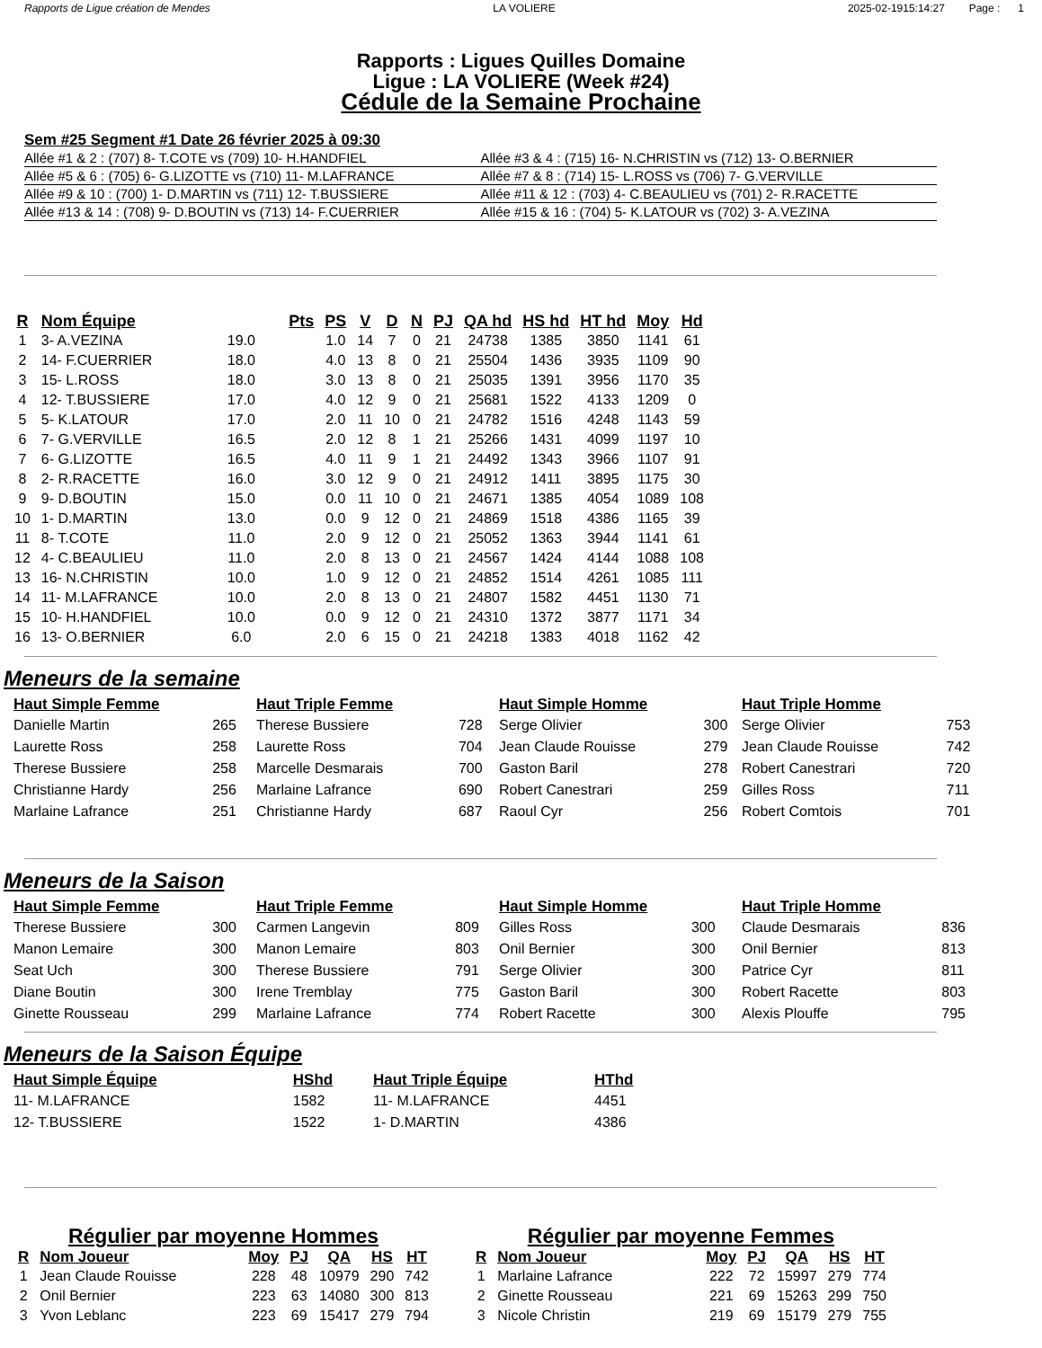Rapports de Ligue création de Mendes
LA VOLIERE 2025-02-1915:14:27 Page : 1
Rapports : Ligues Quilles Domaine
Ligue : LA VOLIERE (Week #24)
Cédule de la Semaine Prochaine
Sem #25 Segment #1 Date 26 février 2025 à 09:30
| Allée #1 & 2 : (707) 8- T.COTE vs (709) 10- H.HANDFIEL | Allée #3 & 4 : (715) 16- N.CHRISTIN vs (712) 13- O.BERNIER |
| Allée #5 & 6 : (705) 6- G.LIZOTTE vs (710) 11- M.LAFRANCE | Allée #7 & 8 : (714) 15- L.ROSS vs (706) 7- G.VERVILLE |
| Allée #9 & 10 : (700) 1- D.MARTIN vs (711) 12- T.BUSSIERE | Allée #11 & 12 : (703) 4- C.BEAULIEU vs (701) 2- R.RACETTE |
| Allée #13 & 14 : (708) 9- D.BOUTIN vs (713) 14- F.CUERRIER | Allée #15 & 16 : (704) 5- K.LATOUR vs (702) 3- A.VEZINA |
| R | Nom Équipe | Pts | PS | V | D | N | PJ | QA hd | HS hd | HT hd | Moy | Hd |
| --- | --- | --- | --- | --- | --- | --- | --- | --- | --- | --- | --- | --- |
| 1 | 3- A.VEZINA | 19.0 | 1.0 | 14 | 7 | 0 | 21 | 24738 | 1385 | 3850 | 1141 | 61 |
| 2 | 14- F.CUERRIER | 18.0 | 4.0 | 13 | 8 | 0 | 21 | 25504 | 1436 | 3935 | 1109 | 90 |
| 3 | 15- L.ROSS | 18.0 | 3.0 | 13 | 8 | 0 | 21 | 25035 | 1391 | 3956 | 1170 | 35 |
| 4 | 12- T.BUSSIERE | 17.0 | 4.0 | 12 | 9 | 0 | 21 | 25681 | 1522 | 4133 | 1209 | 0 |
| 5 | 5- K.LATOUR | 17.0 | 2.0 | 11 | 10 | 0 | 21 | 24782 | 1516 | 4248 | 1143 | 59 |
| 6 | 7- G.VERVILLE | 16.5 | 2.0 | 12 | 8 | 1 | 21 | 25266 | 1431 | 4099 | 1197 | 10 |
| 7 | 6- G.LIZOTTE | 16.5 | 4.0 | 11 | 9 | 1 | 21 | 24492 | 1343 | 3966 | 1107 | 91 |
| 8 | 2- R.RACETTE | 16.0 | 3.0 | 12 | 9 | 0 | 21 | 24912 | 1411 | 3895 | 1175 | 30 |
| 9 | 9- D.BOUTIN | 15.0 | 0.0 | 11 | 10 | 0 | 21 | 24671 | 1385 | 4054 | 1089 | 108 |
| 10 | 1- D.MARTIN | 13.0 | 0.0 | 9 | 12 | 0 | 21 | 24869 | 1518 | 4386 | 1165 | 39 |
| 11 | 8- T.COTE | 11.0 | 2.0 | 9 | 12 | 0 | 21 | 25052 | 1363 | 3944 | 1141 | 61 |
| 12 | 4- C.BEAULIEU | 11.0 | 2.0 | 8 | 13 | 0 | 21 | 24567 | 1424 | 4144 | 1088 | 108 |
| 13 | 16- N.CHRISTIN | 10.0 | 1.0 | 9 | 12 | 0 | 21 | 24852 | 1514 | 4261 | 1085 | 111 |
| 14 | 11- M.LAFRANCE | 10.0 | 2.0 | 8 | 13 | 0 | 21 | 24807 | 1582 | 4451 | 1130 | 71 |
| 15 | 10- H.HANDFIEL | 10.0 | 0.0 | 9 | 12 | 0 | 21 | 24310 | 1372 | 3877 | 1171 | 34 |
| 16 | 13- O.BERNIER | 6.0 | 2.0 | 6 | 15 | 0 | 21 | 24218 | 1383 | 4018 | 1162 | 42 |
Meneurs de la semaine
| Haut Simple Femme | |
| --- | --- |
| Danielle Martin | 265 |
| Laurette Ross | 258 |
| Therese Bussiere | 258 |
| Christianne Hardy | 256 |
| Marlaine Lafrance | 251 |
| Haut Triple Femme | |
| --- | --- |
| Therese Bussiere | 728 |
| Laurette Ross | 704 |
| Marcelle Desmarais | 700 |
| Marlaine Lafrance | 690 |
| Christianne Hardy | 687 |
| Haut Simple Homme | |
| --- | --- |
| Serge Olivier | 300 |
| Jean Claude Rouisse | 279 |
| Gaston Baril | 278 |
| Robert Canestrari | 259 |
| Raoul Cyr | 256 |
| Haut Triple Homme | |
| --- | --- |
| Serge Olivier | 753 |
| Jean Claude Rouisse | 742 |
| Robert Canestrari | 720 |
| Gilles Ross | 711 |
| Robert Comtois | 701 |
Meneurs de la Saison
| Haut Simple Femme | |
| --- | --- |
| Therese Bussiere | 300 |
| Manon Lemaire | 300 |
| Seat Uch | 300 |
| Diane Boutin | 300 |
| Ginette Rousseau | 299 |
| Haut Triple Femme | |
| --- | --- |
| Carmen Langevin | 809 |
| Manon Lemaire | 803 |
| Therese Bussiere | 791 |
| Irene Tremblay | 775 |
| Marlaine Lafrance | 774 |
| Haut Simple Homme | |
| --- | --- |
| Gilles Ross | 300 |
| Onil Bernier | 300 |
| Serge Olivier | 300 |
| Gaston Baril | 300 |
| Robert Racette | 300 |
| Haut Triple Homme | |
| --- | --- |
| Claude Desmarais | 836 |
| Onil Bernier | 813 |
| Patrice Cyr | 811 |
| Robert Racette | 803 |
| Alexis Plouffe | 795 |
Meneurs de la Saison Équipe
| Haut Simple Équipe | HShd |
| --- | --- |
| 11- M.LAFRANCE | 1582 |
| 12- T.BUSSIERE | 1522 |
| Haut Triple Équipe | HThd |
| --- | --- |
| 11- M.LAFRANCE | 4451 |
| 1- D.MARTIN | 4386 |
Régulier par moyenne Hommes
| R | Nom Joueur | Moy | PJ | QA | HS | HT |
| --- | --- | --- | --- | --- | --- | --- |
| 1 | Jean Claude Rouisse | 228 | 48 | 10979 | 290 | 742 |
| 2 | Onil Bernier | 223 | 63 | 14080 | 300 | 813 |
| 3 | Yvon Leblanc | 223 | 69 | 15417 | 279 | 794 |
Régulier par moyenne Femmes
| R | Nom Joueur | Moy | PJ | QA | HS | HT |
| --- | --- | --- | --- | --- | --- | --- |
| 1 | Marlaine Lafrance | 222 | 72 | 15997 | 279 | 774 |
| 2 | Ginette Rousseau | 221 | 69 | 15263 | 299 | 750 |
| 3 | Nicole Christin | 219 | 69 | 15179 | 279 | 755 |